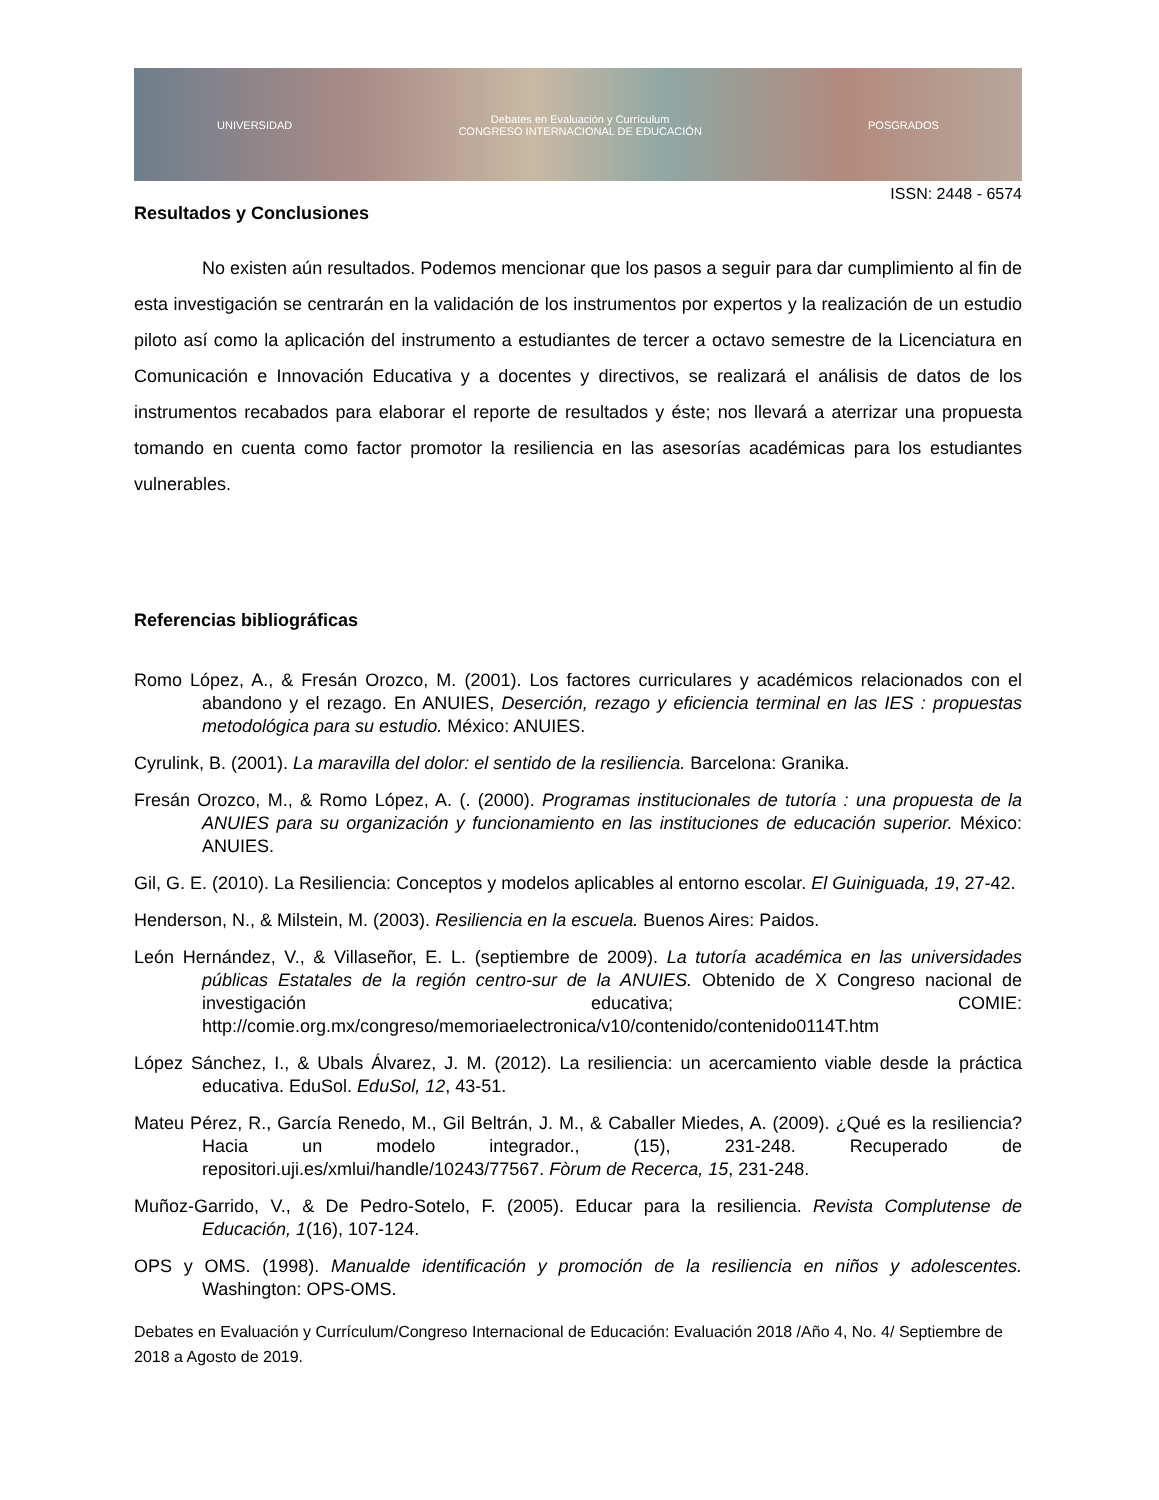UNIVERSIDAD Debates en Evaluación y Currículum
CONGRESO INTERNACIONAL DE EDUCACIÓN POSGRADOS
ISSN: 2448 - 6574
Resultados y Conclusiones
No existen aún resultados. Podemos mencionar que los pasos a seguir para dar cumplimiento al fin de esta investigación se centrarán en la validación de los instrumentos por expertos y la realización de un estudio piloto así como la aplicación del instrumento a estudiantes de tercer a octavo semestre de la Licenciatura en Comunicación e Innovación Educativa y a docentes y directivos, se realizará el análisis de datos de los instrumentos recabados para elaborar el reporte de resultados y éste; nos llevará a aterrizar una propuesta tomando en cuenta como factor promotor la resiliencia en las asesorías académicas para los estudiantes vulnerables.
Referencias bibliográficas
Romo López, A., & Fresán Orozco, M. (2001). Los factores curriculares y académicos relacionados con el abandono y el rezago. En ANUIES, Deserción, rezago y eficiencia terminal en las IES : propuestas metodológica para su estudio. México: ANUIES.
Cyrulink, B. (2001). La maravilla del dolor: el sentido de la resiliencia. Barcelona: Granika.
Fresán Orozco, M., & Romo López, A. (. (2000). Programas institucionales de tutoría : una propuesta de la ANUIES para su organización y funcionamiento en las instituciones de educación superior. México: ANUIES.
Gil, G. E. (2010). La Resiliencia: Conceptos y modelos aplicables al entorno escolar. El Guiniguada, 19, 27-42.
Henderson, N., & Milstein, M. (2003). Resiliencia en la escuela. Buenos Aires: Paidos.
León Hernández, V., & Villaseñor, E. L. (septiembre de 2009). La tutoría académica en las universidades públicas Estatales de la región centro-sur de la ANUIES. Obtenido de X Congreso nacional de investigación educativa; COMIE: http://comie.org.mx/congreso/memoriaelectronica/v10/contenido/contenido0114T.htm
López Sánchez, I., & Ubals Álvarez, J. M. (2012). La resiliencia: un acercamiento viable desde la práctica educativa. EduSol. EduSol, 12, 43-51.
Mateu Pérez, R., García Renedo, M., Gil Beltrán, J. M., & Caballer Miedes, A. (2009). ¿Qué es la resiliencia? Hacia un modelo integrador., (15), 231-248. Recuperado de repositori.uji.es/xmlui/handle/10243/77567. Fòrum de Recerca, 15, 231-248.
Muñoz-Garrido, V., & De Pedro-Sotelo, F. (2005). Educar para la resiliencia. Revista Complutense de Educación, 1(16), 107-124.
OPS y OMS. (1998). Manualde identificación y promoción de la resiliencia en niños y adolescentes. Washington: OPS-OMS.
Debates en Evaluación y Currículum/Congreso Internacional de Educación: Evaluación 2018 /Año 4, No. 4/ Septiembre de 2018 a Agosto de 2019.